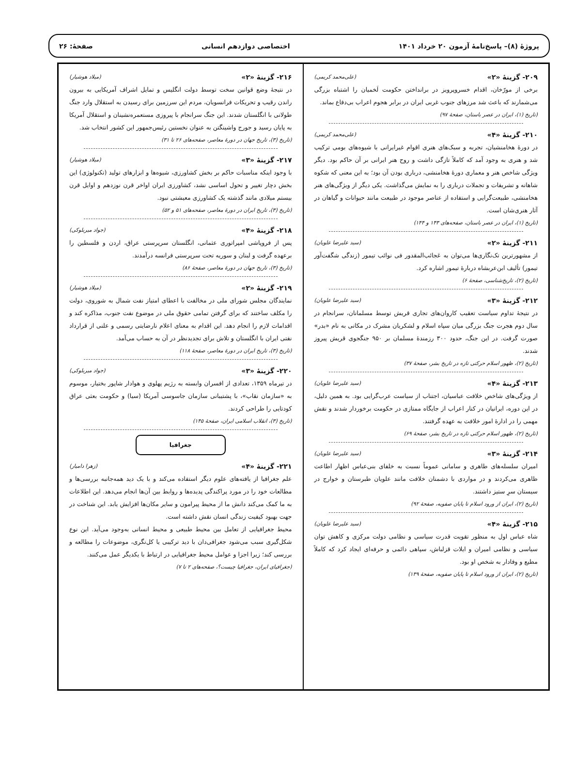پروژهٔ (۸)– پاسخ‌نامهٔ آزمون ۲۰ خرداد ۱۴۰۱
اختصاصی دوازدهم انسانی صفحهٔ: ۲۶
۲۰۹- گزینهٔ «۲» (علی‌محمد کریمی)
برخی از مورّخان، اقدام خسروپرویز در برانداختن حکومت لَخمیان را اشتباه بزرگی می‌شمارند که باعث شد مرزهای جنوب غربی ایران در برابر هجوم اعراب بی‌دفاع بماند.
(تاریخ (۱)، ایران در عصر باستان، صفحهٔ ۹۷)
۲۱۰- گزینهٔ «۴» (علی‌محمد کریمی)
در دورهٔ هخامنشیان، تجربه و سبک‌های هنری اقوام غیرایرانی با شیوه‌های بومی ترکیب شد و هنری به وجود آمد که کاملاً تازگی داشت و روح هنر ایرانی بر آن حاکم بود. دیگر ویژگی شاخص هنر و معماری دورهٔ هخامنشی، درباری بودن آن بود؛ به این معنی که شکوه شاهانه و تشریفات و تجملات درباری را به نمایش می‌گذاشت. یکی دیگر از ویژگی‌های هنر هخامنشی، طبیعت‌گرایی و استفاده از عناصر موجود در طبیعت مانند حیوانات و گیاهان در آثار هنری‌شان است.
(تاریخ (۱)، ایران در عصر باستان، صفحه‌های ۱۴۳ و ۱۴۴)
۲۱۱- گزینهٔ «۲» (سید علیرضا علویان)
از مشهورترین تک‌نگاری‌ها می‌توان به عَجائب‌المقدور فی نوائب تیمور (زندگی شگفت‌آور تیمور) تألیف ابن‌عربشاه دربارهٔ تیمور اشاره کرد.
(تاریخ (۲)، تاریخ‌شناسی، صفحهٔ ۶)
۲۱۲- گزینهٔ «۳» (سید علیرضا علویان)
در نتیجهٔ تداوم سیاست تعقیب کاروان‌های تجاری قریش توسط مسلمانان، سرانجام در سال دوم هجرت جنگ بزرگی میان سپاه اسلام و لشکریان مشرک در مکانی به نام «بدر» صورت گرفت. در این جنگ، حدود ۳۰۰ رزمندهٔ مسلمان بر ۹۵۰ جنگجوی قریش پیروز شدند.
(تاریخ (۲)، ظهور اسلام حرکتی تازه در تاریخ بشر، صفحهٔ ۳۷)
۲۱۳- گزینهٔ «۴» (سید علیرضا علویان)
از ویژگی‌های شاخص خلافت عباسیان، اجتناب از سیاست عرب‌گرایی بود. به همین دلیل، در این دوره، ایرانیان در کنار اعراب از جایگاه ممتازی در حکومت برخوردار شدند و نقش مهمی را در ادارهٔ امور خلافت به عهده گرفتند.
(تاریخ (۲)، ظهور اسلام حرکتی تازه در تاریخ بشر، صفحهٔ ۶۹)
۲۱۴- گزینهٔ «۳» (سید علیرضا علویان)
امیران سلسله‌های طاهری و سامانی عموماً نسبت به خلفای بنی‌عباس اظهار اطاعت ظاهری می‌کردند و در مواردی با دشمنان خلافت مانند علویان طبرستان و خوارج در سیستان سرِ ستیز داشتند.
(تاریخ (۲)، ایران از ورود اسلام تا پایان صفویه، صفحهٔ ۹۲)
۲۱۵- گزینهٔ «۴» (سید علیرضا علویان)
شاه عباس اول به منظور تقویت قدرت سیاسی و نظامی دولت مرکزی و کاهش توان سیاسی و نظامی امیران و ایلات قزلباش، سپاهی دائمی و حرفه‌ای ایجاد کرد که کاملاً مطیع و وفادار به شخص او بود.
(تاریخ (۲)، ایران از ورود اسلام تا پایان صفویه، صفحهٔ ۱۳۹)
۲۱۶- گزینهٔ «۲» (میلاد هوشیار)
در نتیجهٔ وضع قوانین سخت توسط دولت انگلیس و تمایل اشراف آمریکایی به بیرون راندن رقیب و تحریکات فرانسویان، مردم این سرزمین برای رسیدن به استقلال وارد جنگ طولانی با انگلستان شدند. این جنگ سرانجام با پیروزی مستعمره‌نشینان و استقلال آمریکا به پایان رسید و جورج واشینگتن به عنوان نخستین رئیس‌جمهور این کشور انتخاب شد.
(تاریخ (۳)، تاریخ جهان در دورهٔ معاصر، صفحه‌های ۲۶ تا ۳۱)
۲۱۷- گزینهٔ «۳» (میلاد هوشیار)
با وجود اینکه مناسبات حاکم بر بخش کشاورزی، شیوه‌ها و ابزارهای تولید (تکنولوژی) این بخش دچار تغییر و تحول اساسی نشد، کشاورزی ایران اواخر قرن نوزدهم و اوایل قرن بیستم میلادی مانند گذشته یک کشاورزی معیشتی نبود.
(تاریخ (۳)، تاریخ ایران در دورهٔ معاصر، صفحه‌های ۵۱ و ۵۲)
۲۱۸- گزینهٔ «۴» (جواد میربلوکی)
پس از فروپاشی امپراتوری عثمانی، انگلستان سرپرستی عراق، اردن و فلسطین را برعهده گرفت و لبنان و سوریه تحت سرپرستی فرانسه درآمدند.
(تاریخ (۳)، تاریخ جهان در دورهٔ معاصر، صفحهٔ ۸۶)
۲۱۹- گزینهٔ «۲» (میلاد هوشیار)
نمایندگان مجلس شورای ملی در مخالفت با اعطای امتیاز نفت شمال به شوروی، دولت را مکلف ساختند که برای گرفتن تمامی حقوق ملی در موضوع نفت جنوب، مذاکره کند و اقدامات لازم را انجام دهد. این اقدام به معنای اعلام نارضایتی رسمی و علنی از قرارداد نفتی ایران با انگلستان و تلاش برای تجدیدنظر در آن به حساب می‌آمد.
(تاریخ (۳)، تاریخ ایران در دورهٔ معاصر، صفحهٔ ۱۱۸)
۲۲۰- گزینهٔ «۳» (جواد میربلوکی)
در تیرماه ۱۳۵۹، تعدادی از افسران وابسته به رژیم پهلوی و هوادار شاپور بختیار، موسوم به «سازمان نقاب»، با پشتیبانی سازمان جاسوسی آمریکا (سیا) و حکومت بعثی عراق کودتایی را طراحی کردند.
(تاریخ (۳)، انقلاب اسلامی ایران، صفحهٔ ۱۴۵)
جغرافیا
۲۲۱- گزینهٔ «۴» (زهرا دامیار)
علم جغرافیا از یافته‌های علوم دیگر استفاده می‌کند و با یک دید همه‌جانبه بررسی‌ها و مطالعات خود را در مورد پراکندگی پدیده‌ها و روابط بین آن‌ها انجام می‌دهد. این اطلاعات به ما کمک می‌کند دانش ما از محیط پیرامون و سایر مکان‌ها افزایش یابد. این شناخت در جهت بهبود کیفیت زندگی انسان نقش داشته است.
محیط جغرافیایی از تعامل بین محیط طبیعی و محیط انسانی به‌وجود می‌آید. این نوع شکل‌گیری سبب می‌شود جغرافی‌دان با دید ترکیبی یا کل‌نگری، موضوعات را مطالعه و بررسی کند؛ زیرا اجزا و عوامل محیط جغرافیایی در ارتباط با یکدیگر عمل می‌کنند.
(جغرافیای ایران، جغرافیا چیست؟، صفحه‌های ۲ تا ۷)